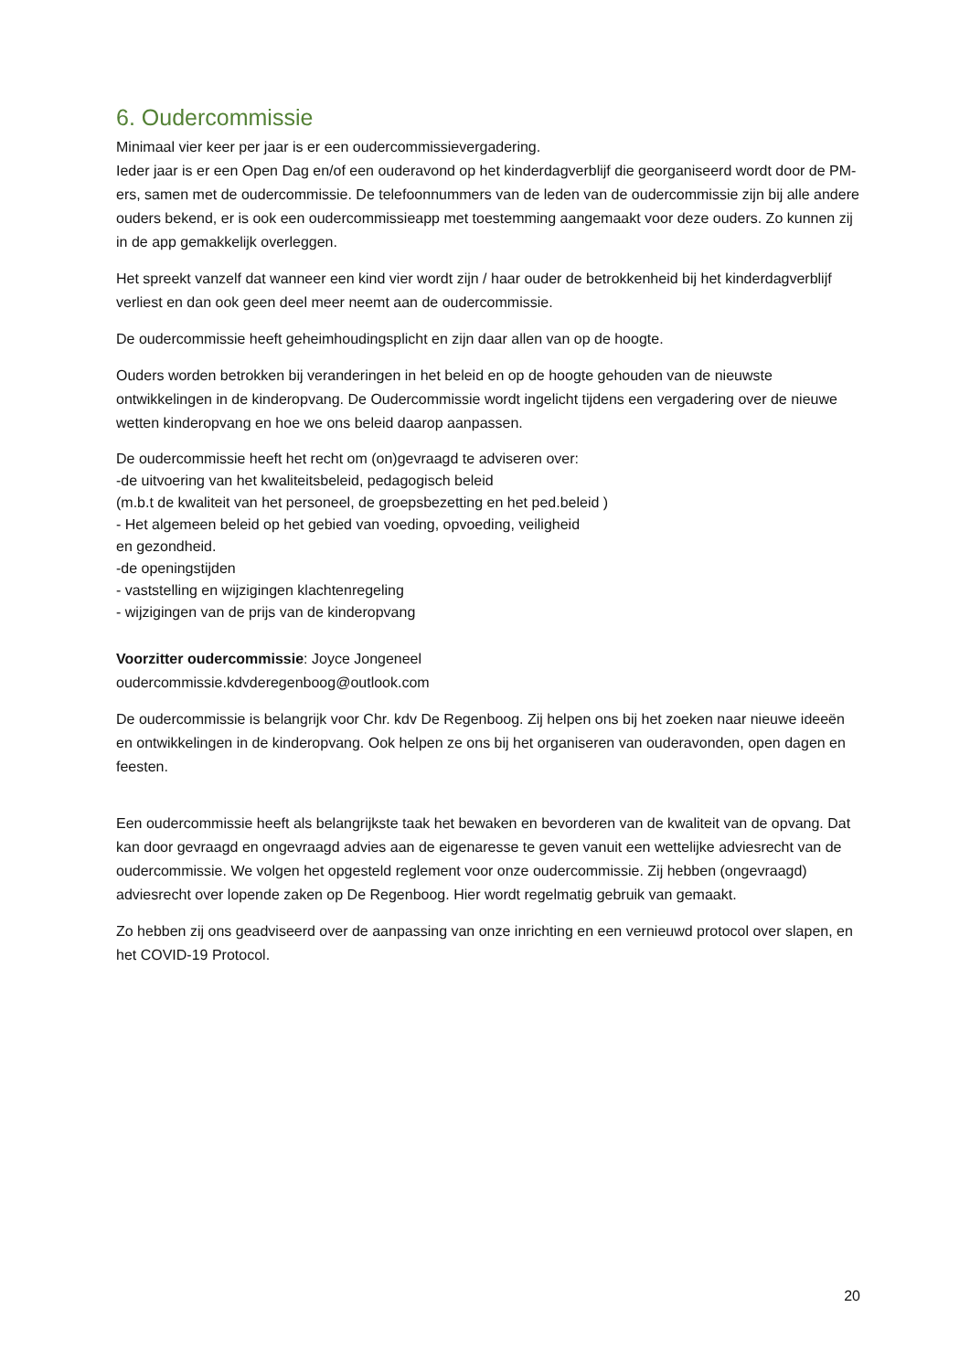6. Oudercommissie
Minimaal vier keer per jaar is er een oudercommissievergadering.
Ieder jaar is er een Open Dag en/of een ouderavond op het kinderdagverblijf die georganiseerd wordt door de PM-ers, samen met de oudercommissie. De telefoonnummers van de leden van de oudercommissie zijn bij alle andere ouders bekend, er is ook een oudercommissieapp met toestemming aangemaakt voor deze ouders. Zo kunnen zij in de app gemakkelijk overleggen.
Het spreekt vanzelf dat wanneer een kind vier wordt zijn / haar ouder de betrokkenheid bij het kinderdagverblijf verliest en dan ook geen deel meer neemt aan de oudercommissie.
De oudercommissie heeft geheimhoudingsplicht en zijn daar allen van op de hoogte.
Ouders worden betrokken bij veranderingen in het beleid en op de hoogte gehouden van de nieuwste ontwikkelingen in de kinderopvang. De Oudercommissie wordt ingelicht tijdens een vergadering over de nieuwe wetten kinderopvang en hoe we ons beleid daarop aanpassen.
De oudercommissie heeft het recht om (on)gevraagd te adviseren over:
-de uitvoering van het kwaliteitsbeleid, pedagogisch beleid
(m.b.t de kwaliteit van het personeel, de groepsbezetting en het ped.beleid )
- Het algemeen beleid op het gebied van voeding, opvoeding, veiligheid
en gezondheid.
-de openingstijden
- vaststelling en wijzigingen klachtenregeling
- wijzigingen van de prijs van de kinderopvang
Voorzitter oudercommissie: Joyce Jongeneel
oudercommissie.kdvderegenboog@outlook.com
De oudercommissie is belangrijk voor Chr. kdv De Regenboog. Zij helpen ons bij het zoeken naar nieuwe ideeën en ontwikkelingen in de kinderopvang. Ook helpen ze ons bij het organiseren van ouderavonden, open dagen en feesten.
Een oudercommissie heeft als belangrijkste taak het bewaken en bevorderen van de kwaliteit van de opvang. Dat kan door gevraagd en ongevraagd advies aan de eigenaresse te geven vanuit een wettelijke adviesrecht van de oudercommissie. We volgen het opgesteld reglement voor onze oudercommissie. Zij hebben (ongevraagd) adviesrecht over lopende zaken op De Regenboog. Hier wordt regelmatig gebruik van gemaakt.
Zo hebben zij ons geadviseerd over de aanpassing van onze inrichting en een vernieuwd protocol over slapen, en het COVID-19 Protocol.
20